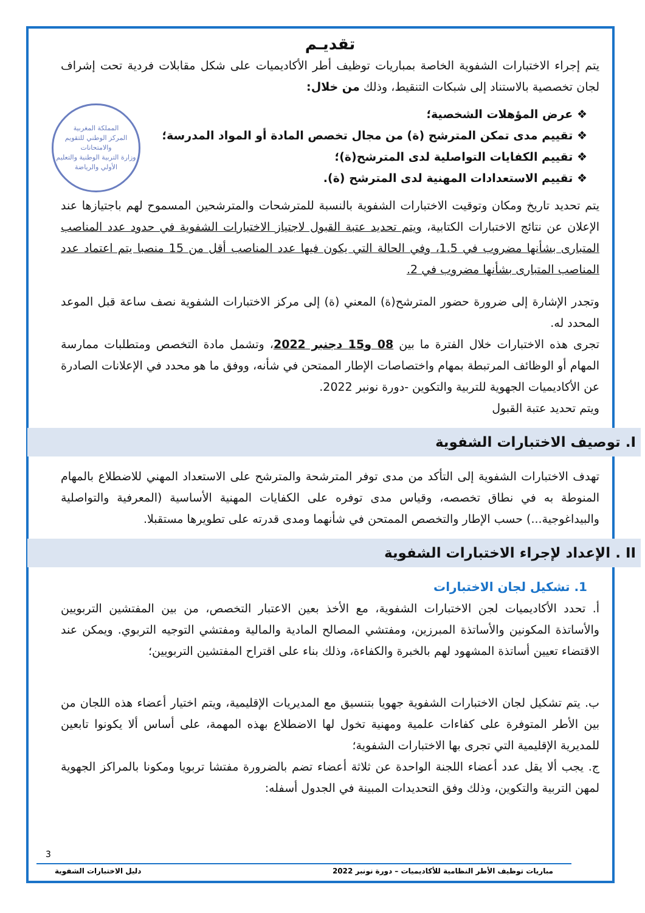تقديـم
يتم إجراء الاختبارات الشفوية الخاصة بمباريات توظيف أطر الأكاديميات على شكل مقابلات فردية تحت إشراف لجان تخصصية بالاستناد إلى شبكات التنقيط، وذلك من خلال:
المملكة المغربية
المركز الوطني للتقويم والامتحانات
وزارة التربية الوطنية والتعليم الأولي والرياضة
❖ عرض المؤهلات الشخصية؛
❖ تقييم مدى تمكن المترشح (ة) من مجال تخصص المادة أو المواد المدرسة؛
❖ تقييم الكفايات التواصلية لدى المترشح(ة)؛
❖ تقييم الاستعدادات المهنية لدى المترشح (ة).
يتم تحديد تاريخ ومكان وتوقيت الاختبارات الشفوية بالنسبة للمترشحات والمترشحين المسموح لهم باجتيازها عند الإعلان عن نتائج الاختبارات الكتابية، ويتم تحديد عتبة القبول لاجتياز الاختبارات الشفوية في حدود عدد المناصب المتبارى بشأنها مضروب في 1.5، وفي الحالة التي يكون فيها عدد المناصب أقل من 15 منصبا يتم اعتماد عدد المناصب المتبارى بشأنها مضروب في 2.
وتجدر الإشارة إلى ضرورة حضور المترشح(ة) المعني (ة) إلى مركز الاختبارات الشفوية نصف ساعة قبل الموعد المحدد له.
تجرى هذه الاختبارات خلال الفترة ما بين 08 و15 دجنبر 2022، وتشمل مادة التخصص ومتطلبات ممارسة المهام أو الوظائف المرتبطة بمهام واختصاصات الإطار الممتحن في شأنه، ووفق ما هو محدد في الإعلانات الصادرة عن الأكاديميات الجهوية للتربية والتكوين -دورة نونبر 2022.
ويتم تحديد عتبة القبول
I. توصيف الاختبارات الشفوية
تهدف الاختبارات الشفوية إلى التأكد من مدى توفر المترشحة والمترشح على الاستعداد المهني للاضطلاع بالمهام المنوطة به في نطاق تخصصه، وقياس مدى توفره على الكفايات المهنية الأساسية (المعرفية والتواصلية والبيداغوجية...) حسب الإطار والتخصص الممتحن في شأنهما ومدى قدرته على تطويرها مستقبلا.
II . الإعداد لإجراء الاختبارات الشفوية
1. تشكيل لجان الاختبارات
أ. تحدد الأكاديميات لجن الاختبارات الشفوية، مع الأخذ بعين الاعتبار التخصص، من بين المفتشين التربويين والأساتذة المكونين والأساتذة المبرزين، ومفتشي المصالح المادية والمالية ومفتشي التوجيه التربوي. ويمكن عند الاقتضاء تعيين أساتذة المشهود لهم بالخبرة والكفاءة، وذلك بناء على اقتراح المفتشين التربويين؛
ب. يتم تشكيل لجان الاختبارات الشفوية جهويا بتنسيق مع المديريات الإقليمية، ويتم اختيار أعضاء هذه اللجان من بين الأطر المتوفرة على كفاءات علمية ومهنية تخول لها الاضطلاع بهذه المهمة، على أساس ألا يكونوا تابعين للمديرية الإقليمية التي تجرى بها الاختبارات الشفوية؛
ج. يجب ألا يقل عدد أعضاء اللجنة الواحدة عن ثلاثة أعضاء تضم بالضرورة مفتشا تربويا ومكونا بالمراكز الجهوية لمهن التربية والتكوين، وذلك وفق التحديدات المبينة في الجدول أسفله:
3
مباريات توظيف الأطر النظامية للأكاديميات – دورة نونبر 2022 دليل الاختبارات الشفوية